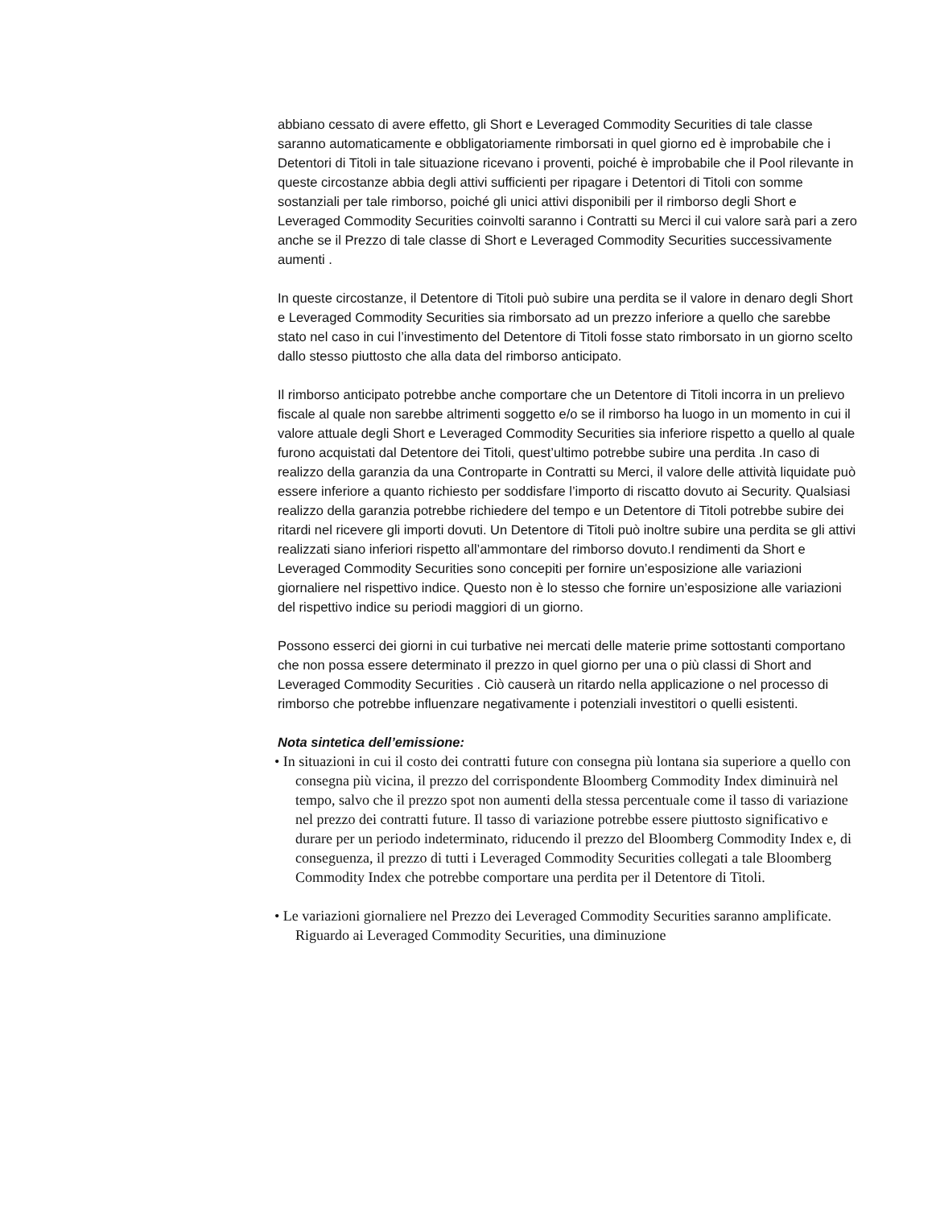abbiano cessato di avere effetto, gli Short e Leveraged Commodity Securities di tale classe saranno automaticamente e obbligatoriamente rimborsati in quel giorno ed è improbabile che i Detentori di Titoli in tale situazione ricevano i proventi, poiché è improbabile che il Pool rilevante in queste circostanze abbia degli attivi sufficienti per ripagare i Detentori di Titoli con somme sostanziali per tale rimborso, poiché gli unici attivi disponibili per il rimborso degli Short e Leveraged Commodity Securities coinvolti saranno i Contratti su Merci il cui valore sarà pari a zero anche se il Prezzo di tale classe di Short e Leveraged Commodity Securities successivamente aumenti .
In queste circostanze, il Detentore di Titoli può subire una perdita se il valore in denaro degli Short e Leveraged Commodity Securities sia rimborsato ad un prezzo inferiore a quello che sarebbe stato nel caso in cui l’investimento del Detentore di Titoli fosse stato rimborsato in un giorno scelto dallo stesso piuttosto che alla data del rimborso anticipato.
Il rimborso anticipato potrebbe anche comportare che un Detentore di Titoli incorra in un prelievo fiscale al quale non sarebbe altrimenti soggetto e/o se il rimborso ha luogo in un momento in cui il valore attuale degli Short e Leveraged Commodity Securities sia inferiore rispetto a quello al quale furono acquistati dal Detentore dei Titoli, quest’ultimo potrebbe subire una perdita .In caso di realizzo della garanzia da una Controparte in Contratti su Merci, il valore delle attività liquidate può essere inferiore a quanto richiesto per soddisfare l’importo di riscatto dovuto ai Security. Qualsiasi realizzo della garanzia potrebbe richiedere del tempo e un Detentore di Titoli potrebbe subire dei ritardi nel ricevere gli importi dovuti. Un Detentore di Titoli può inoltre subire una perdita se gli attivi realizzati siano inferiori rispetto all’ammontare del rimborso dovuto.I rendimenti da Short e Leveraged Commodity Securities sono concepiti per fornire un’esposizione alle variazioni giornaliere nel rispettivo indice. Questo non è lo stesso che fornire un’esposizione alle variazioni del rispettivo indice su periodi maggiori di un giorno.
Possono esserci dei giorni in cui turbative nei mercati delle materie prime sottostanti comportano che non possa essere determinato il prezzo in quel giorno per una o più classi di Short and Leveraged Commodity Securities . Ciò causerà un ritardo nella applicazione o nel processo di rimborso che potrebbe influenzare negativamente i potenziali investitori o quelli esistenti.
Nota sintetica dell’emissione:
• In situazioni in cui il costo dei contratti future con consegna più lontana sia superiore a quello con consegna più vicina, il prezzo del corrispondente Bloomberg Commodity Index diminuirà nel tempo, salvo che il prezzo spot non aumenti della stessa percentuale come il tasso di variazione nel prezzo dei contratti future. Il tasso di variazione potrebbe essere piuttosto significativo e durare per un periodo indeterminato, riducendo il prezzo del Bloomberg Commodity Index e, di conseguenza, il prezzo di tutti i Leveraged Commodity Securities collegati a tale Bloomberg Commodity Index che potrebbe comportare una perdita per il Detentore di Titoli.
• Le variazioni giornaliere nel Prezzo dei Leveraged Commodity Securities saranno amplificate. Riguardo ai Leveraged Commodity Securities, una diminuzione